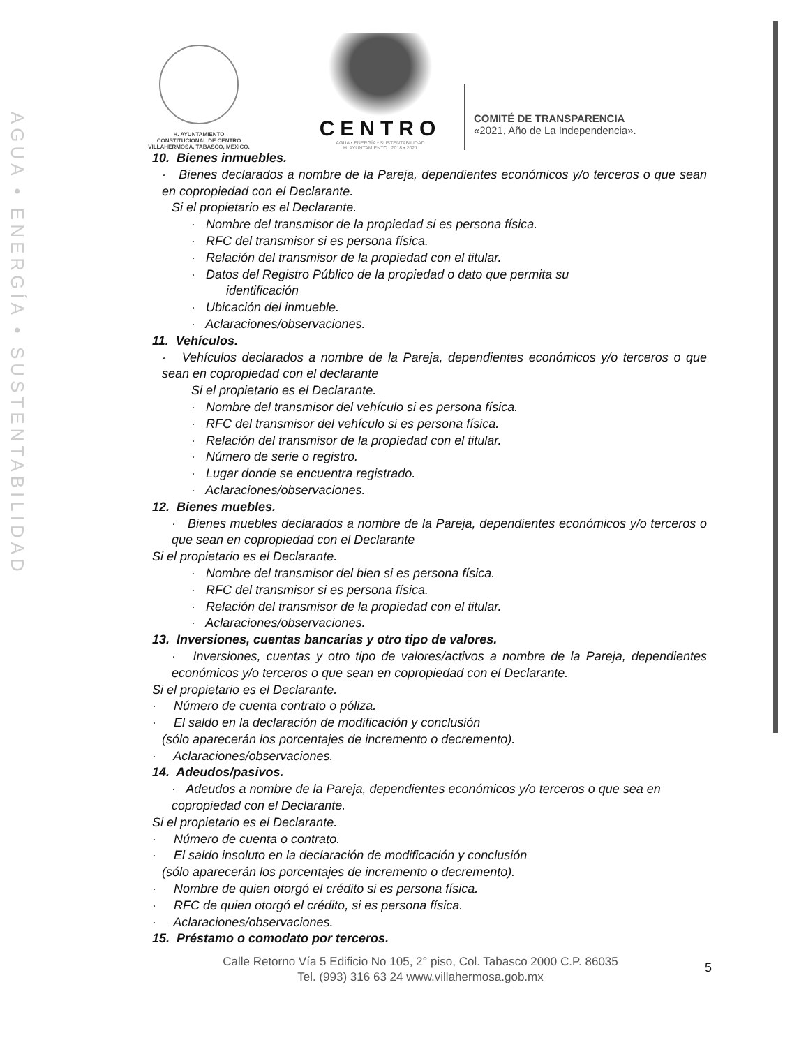AGUA • ENERGÍA • SUSTENTABILIDAD
H. AYUNTAMIENTO
CONSTITUCIONAL DE CENTRO
VILLAHERMOSA, TABASCO, MÉXICO.
CENTRO
AGUA • ENERGÍA • SUSTENTABILIDAD
H. AYUNTAMIENTO | 2018 • 2021
COMITÉ DE TRANSPARENCIA
«2021, Año de La Independencia».
10. Bienes inmuebles.
· Bienes declarados a nombre de la Pareja, dependientes económicos y/o terceros o que sean en copropiedad con el Declarante.
Si el propietario es el Declarante.
· Nombre del transmisor de la propiedad si es persona física.
· RFC del transmisor si es persona física.
· Relación del transmisor de la propiedad con el titular.
· Datos del Registro Público de la propiedad o dato que permita su
identificación
· Ubicación del inmueble.
· Aclaraciones/observaciones.
11. Vehículos.
· Vehículos declarados a nombre de la Pareja, dependientes económicos y/o terceros o que sean en copropiedad con el declarante
Si el propietario es el Declarante.
· Nombre del transmisor del vehículo si es persona física.
· RFC del transmisor del vehículo si es persona física.
· Relación del transmisor de la propiedad con el titular.
· Número de serie o registro.
· Lugar donde se encuentra registrado.
· Aclaraciones/observaciones.
12. Bienes muebles.
· Bienes muebles declarados a nombre de la Pareja, dependientes económicos y/o terceros o que sean en copropiedad con el Declarante
Si el propietario es el Declarante.
· Nombre del transmisor del bien si es persona física.
· RFC del transmisor si es persona física.
· Relación del transmisor de la propiedad con el titular.
· Aclaraciones/observaciones.
13. Inversiones, cuentas bancarias y otro tipo de valores.
· Inversiones, cuentas y otro tipo de valores/activos a nombre de la Pareja, dependientes económicos y/o terceros o que sean en copropiedad con el Declarante.
Si el propietario es el Declarante.
· Número de cuenta contrato o póliza.
· El saldo en la declaración de modificación y conclusión
(sólo aparecerán los porcentajes de incremento o decremento).
· Aclaraciones/observaciones.
14. Adeudos/pasivos.
· Adeudos a nombre de la Pareja, dependientes económicos y/o terceros o que sea en copropiedad con el Declarante.
Si el propietario es el Declarante.
· Número de cuenta o contrato.
· El saldo insoluto en la declaración de modificación y conclusión
(sólo aparecerán los porcentajes de incremento o decremento).
· Nombre de quien otorgó el crédito si es persona física.
· RFC de quien otorgó el crédito, si es persona física.
· Aclaraciones/observaciones.
15. Préstamo o comodato por terceros.
Calle Retorno Vía 5 Edificio No 105, 2° piso, Col. Tabasco 2000 C.P. 86035
Tel. (993) 316 63 24 www.villahermosa.gob.mx
5